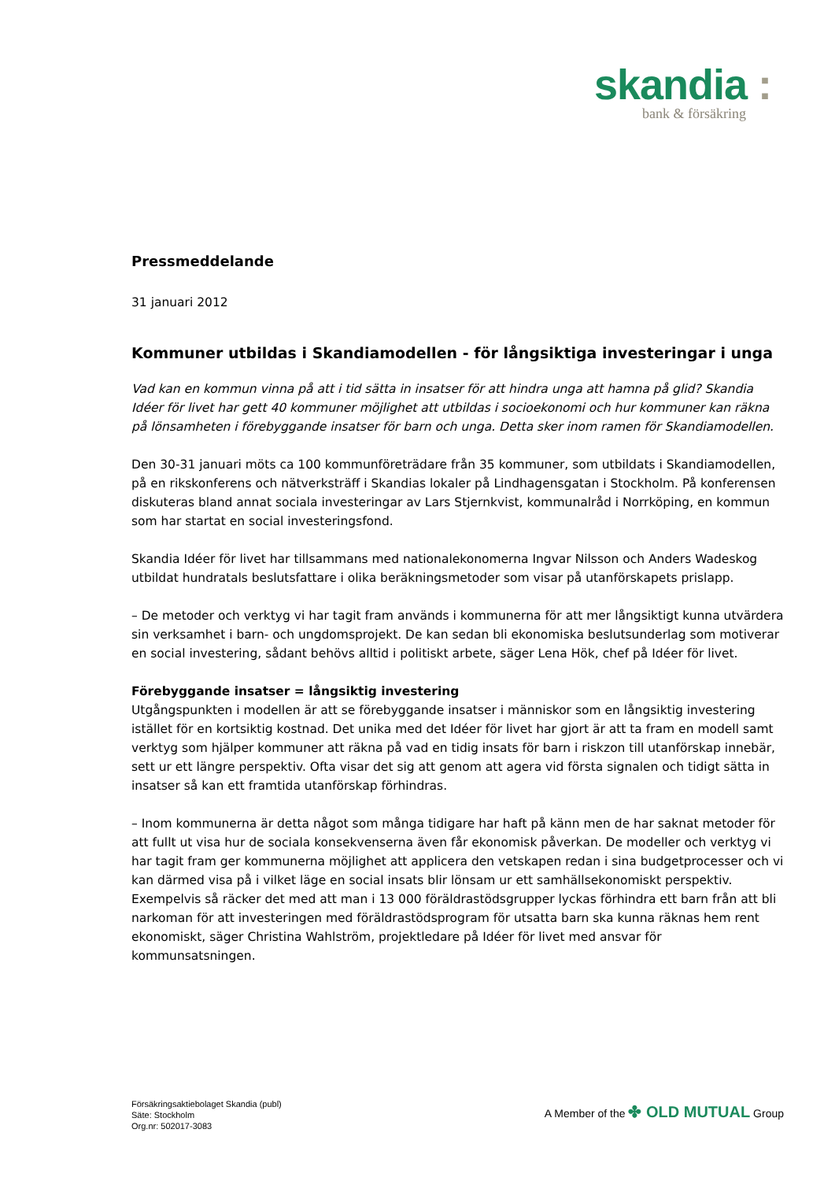skandia :
bank & försäkring
Pressmeddelande
31 januari 2012
Kommuner utbildas i Skandiamodellen - för långsiktiga investeringar i unga
Vad kan en kommun vinna på att i tid sätta in insatser för att hindra unga att hamna på glid? Skandia Idéer för livet har gett 40 kommuner möjlighet att utbildas i socioekonomi och hur kommuner kan räkna på lönsamheten i förebyggande insatser för barn och unga. Detta sker inom ramen för Skandiamodellen.
Den 30-31 januari möts ca 100 kommunföreträdare från 35 kommuner, som utbildats i Skandiamodellen, på en rikskonferens och nätverksträff i Skandias lokaler på Lindhagensgatan i Stockholm. På konferensen diskuteras bland annat sociala investeringar av Lars Stjernkvist, kommunalråd i Norrköping, en kommun som har startat en social investeringsfond.
Skandia Idéer för livet har tillsammans med nationalekonomerna Ingvar Nilsson och Anders Wadeskog utbildat hundratals beslutsfattare i olika beräkningsmetoder som visar på utanförskapets prislapp.
– De metoder och verktyg vi har tagit fram används i kommunerna för att mer långsiktigt kunna utvärdera sin verksamhet i barn- och ungdomsprojekt. De kan sedan bli ekonomiska beslutsunderlag som motiverar en social investering, sådant behövs alltid i politiskt arbete, säger Lena Hök, chef på Idéer för livet.
Förebyggande insatser = långsiktig investering
Utgångspunkten i modellen är att se förebyggande insatser i människor som en långsiktig investering istället för en kortsiktig kostnad. Det unika med det Idéer för livet har gjort är att ta fram en modell samt verktyg som hjälper kommuner att räkna på vad en tidig insats för barn i riskzon till utanförskap innebär, sett ur ett längre perspektiv. Ofta visar det sig att genom att agera vid första signalen och tidigt sätta in insatser så kan ett framtida utanförskap förhindras.
– Inom kommunerna är detta något som många tidigare har haft på känn men de har saknat metoder för att fullt ut visa hur de sociala konsekvenserna även får ekonomisk påverkan. De modeller och verktyg vi har tagit fram ger kommunerna möjlighet att applicera den vetskapen redan i sina budgetprocesser och vi kan därmed visa på i vilket läge en social insats blir lönsam ur ett samhällsekonomiskt perspektiv. Exempelvis så räcker det med att man i 13 000 föräldrastödsgrupper lyckas förhindra ett barn från att bli narkoman för att investeringen med föräldrastödsprogram för utsatta barn ska kunna räknas hem rent ekonomiskt, säger Christina Wahlström, projektledare på Idéer för livet med ansvar för kommunsatsningen.
Försäkringsaktiebolaget Skandia (publ)
Säte: Stockholm
Org.nr: 502017-3083
A Member of the ✤ OLD MUTUAL Group